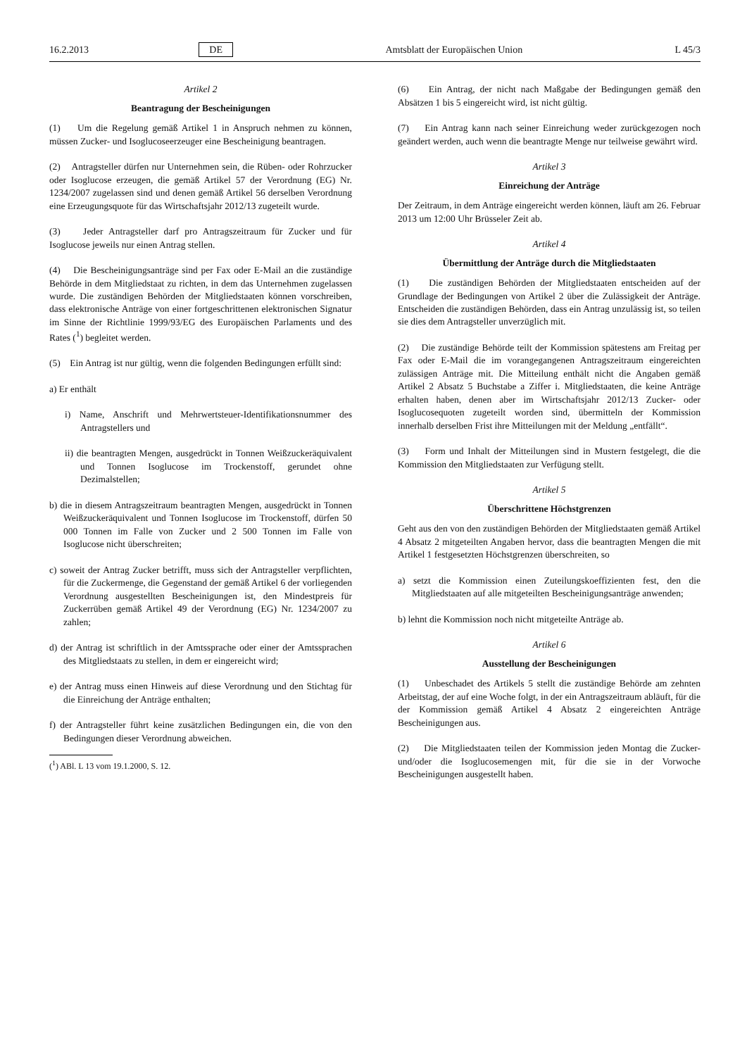16.2.2013 DE Amtsblatt der Europäischen Union L 45/3
Artikel 2
Beantragung der Bescheinigungen
(1) Um die Regelung gemäß Artikel 1 in Anspruch nehmen zu können, müssen Zucker- und Isoglucoseerzeuger eine Bescheinigung beantragen.
(2) Antragsteller dürfen nur Unternehmen sein, die Rüben- oder Rohrzucker oder Isoglucose erzeugen, die gemäß Artikel 57 der Verordnung (EG) Nr. 1234/2007 zugelassen sind und denen gemäß Artikel 56 derselben Verordnung eine Erzeugungsquote für das Wirtschaftsjahr 2012/13 zugeteilt wurde.
(3) Jeder Antragsteller darf pro Antragszeitraum für Zucker und für Isoglucose jeweils nur einen Antrag stellen.
(4) Die Bescheinigungsanträge sind per Fax oder E-Mail an die zuständige Behörde in dem Mitgliedstaat zu richten, in dem das Unternehmen zugelassen wurde. Die zuständigen Behörden der Mitgliedstaaten können vorschreiben, dass elektronische Anträge von einer fortgeschrittenen elektronischen Signatur im Sinne der Richtlinie 1999/93/EG des Europäischen Parlaments und des Rates (<sup>1</sup>) begleitet werden.
(5) Ein Antrag ist nur gültig, wenn die folgenden Bedingungen erfüllt sind:
a) Er enthält
i) Name, Anschrift und Mehrwertsteuer-Identifikationsnummer des Antragstellers und
ii) die beantragten Mengen, ausgedrückt in Tonnen Weißzuckeräquivalent und Tonnen Isoglucose im Trockenstoff, gerundet ohne Dezimalstellen;
b) die in diesem Antragszeitraum beantragten Mengen, ausgedrückt in Tonnen Weißzuckeräquivalent und Tonnen Isoglucose im Trockenstoff, dürfen 50 000 Tonnen im Falle von Zucker und 2 500 Tonnen im Falle von Isoglucose nicht überschreiten;
c) soweit der Antrag Zucker betrifft, muss sich der Antragsteller verpflichten, für die Zuckermenge, die Gegenstand der gemäß Artikel 6 der vorliegenden Verordnung ausgestellten Bescheinigungen ist, den Mindestpreis für Zuckerrüben gemäß Artikel 49 der Verordnung (EG) Nr. 1234/2007 zu zahlen;
d) der Antrag ist schriftlich in der Amtssprache oder einer der Amtssprachen des Mitgliedstaats zu stellen, in dem er eingereicht wird;
e) der Antrag muss einen Hinweis auf diese Verordnung und den Stichtag für die Einreichung der Anträge enthalten;
f) der Antragsteller führt keine zusätzlichen Bedingungen ein, die von den Bedingungen dieser Verordnung abweichen.
(<sup>1</sup>) ABl. L 13 vom 19.1.2000, S. 12.
(6) Ein Antrag, der nicht nach Maßgabe der Bedingungen gemäß den Absätzen 1 bis 5 eingereicht wird, ist nicht gültig.
(7) Ein Antrag kann nach seiner Einreichung weder zurückgezogen noch geändert werden, auch wenn die beantragte Menge nur teilweise gewährt wird.
Artikel 3
Einreichung der Anträge
Der Zeitraum, in dem Anträge eingereicht werden können, läuft am 26. Februar 2013 um 12:00 Uhr Brüsseler Zeit ab.
Artikel 4
Übermittlung der Anträge durch die Mitgliedstaaten
(1) Die zuständigen Behörden der Mitgliedstaaten entscheiden auf der Grundlage der Bedingungen von Artikel 2 über die Zulässigkeit der Anträge. Entscheiden die zuständigen Behörden, dass ein Antrag unzulässig ist, so teilen sie dies dem Antragsteller unverzüglich mit.
(2) Die zuständige Behörde teilt der Kommission spätestens am Freitag per Fax oder E-Mail die im vorangegangenen Antragszeitraum eingereichten zulässigen Anträge mit. Die Mitteilung enthält nicht die Angaben gemäß Artikel 2 Absatz 5 Buchstabe a Ziffer i. Mitgliedstaaten, die keine Anträge erhalten haben, denen aber im Wirtschaftsjahr 2012/13 Zucker- oder Isoglucosequoten zugeteilt worden sind, übermitteln der Kommission innerhalb derselben Frist ihre Mitteilungen mit der Meldung „entfällt“.
(3) Form und Inhalt der Mitteilungen sind in Mustern festgelegt, die die Kommission den Mitgliedstaaten zur Verfügung stellt.
Artikel 5
Überschrittene Höchstgrenzen
Geht aus den von den zuständigen Behörden der Mitgliedstaaten gemäß Artikel 4 Absatz 2 mitgeteilten Angaben hervor, dass die beantragten Mengen die mit Artikel 1 festgesetzten Höchstgrenzen überschreiten, so
a) setzt die Kommission einen Zuteilungskoeffizienten fest, den die Mitgliedstaaten auf alle mitgeteilten Bescheinigungsanträge anwenden;
b) lehnt die Kommission noch nicht mitgeteilte Anträge ab.
Artikel 6
Ausstellung der Bescheinigungen
(1) Unbeschadet des Artikels 5 stellt die zuständige Behörde am zehnten Arbeitstag, der auf eine Woche folgt, in der ein Antragszeitraum abläuft, für die der Kommission gemäß Artikel 4 Absatz 2 eingereichten Anträge Bescheinigungen aus.
(2) Die Mitgliedstaaten teilen der Kommission jeden Montag die Zucker- und/oder die Isoglucosemengen mit, für die sie in der Vorwoche Bescheinigungen ausgestellt haben.